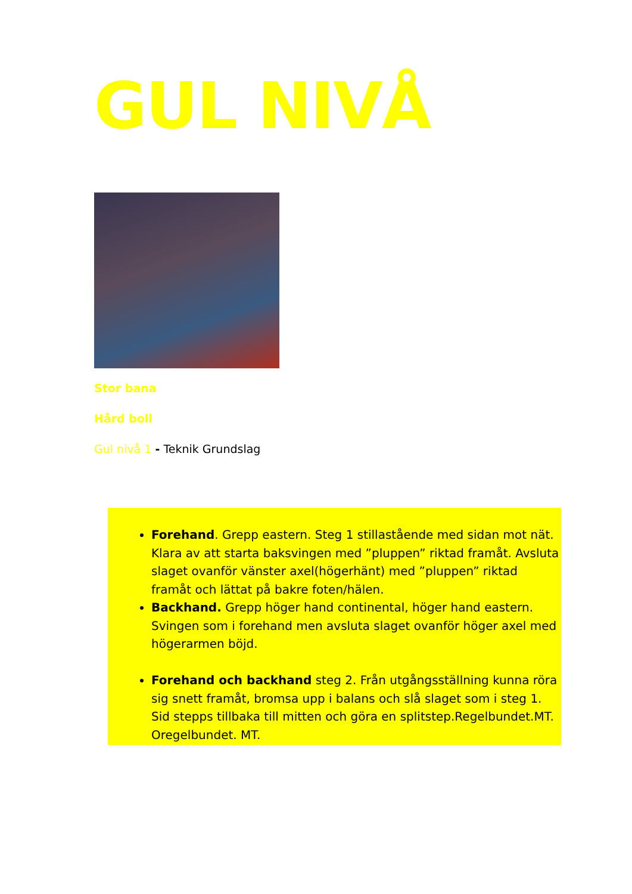GUL NIVÅ
Stor bana
Hård boll
Gul nivå 1 - Teknik Grundslag
Forehand. Grepp eastern. Steg 1 stillastående med sidan mot nät. Klara av att starta baksvingen med ”pluppen” riktad framåt. Avsluta slaget ovanför vänster axel(högerhänt) med ”pluppen” riktad framåt och lättat på bakre foten/hälen.
Backhand. Grepp höger hand continental, höger hand eastern. Svingen som i forehand men avsluta slaget ovanför höger axel med högerarmen böjd.
Forehand och backhand steg 2. Från utgångsställning kunna röra sig snett framåt, bromsa upp i balans och slå slaget som i steg 1. Sid stepps tillbaka till mitten och göra en splitstep.Regelbundet.MT. Oregelbundet. MT.